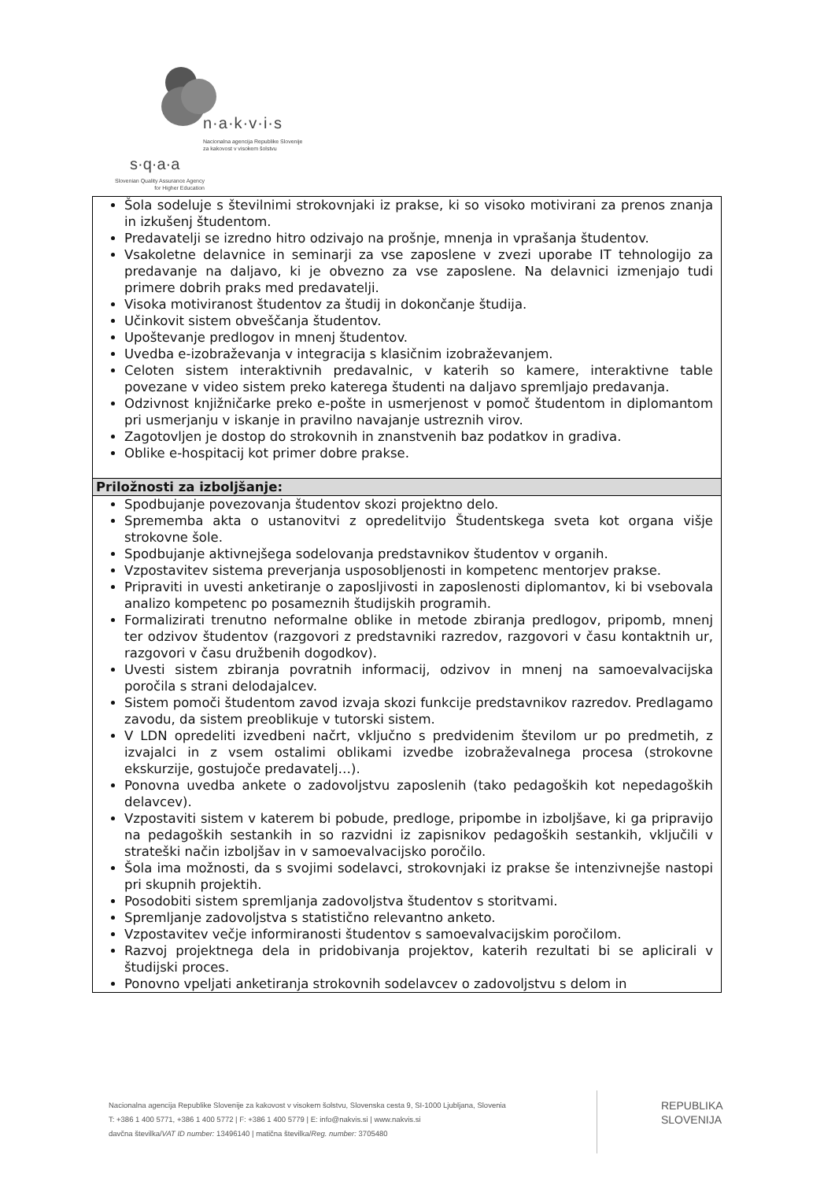n·a·k·v·i·s
Nacionalna agencija Republike Slovenije
za kakovost v visokem šolstvu
s·q·a·a
Slovenian Quality Assurance Agency
for Higher Education
| Šola sodeluje s številnimi strokovnjaki iz prakse, ki so visoko motivirani za prenos znanja in izkušenj študentom. Predavatelji se izredno hitro odzivajo na prošnje, mnenja in vprašanja študentov. Vsakoletne delavnice in seminarji za vse zaposlene v zvezi uporabe IT tehnologijo za predavanje na daljavo, ki je obvezno za vse zaposlene. Na delavnici izmenjajo tudi primere dobrih praks med predavatelji. Visoka motiviranost študentov za študij in dokončanje študija. Učinkovit sistem obveščanja študentov. Upoštevanje predlogov in mnenj študentov. Uvedba e-izobraževanja v integracija s klasičnim izobraževanjem. Celoten sistem interaktivnih predavalnic, v katerih so kamere, interaktivne table povezane v video sistem preko katerega študenti na daljavo spremljajo predavanja. Odzivnost knjižničarke preko e-pošte in usmerjenost v pomoč študentom in diplomantom pri usmerjanju v iskanje in pravilno navajanje ustreznih virov. Zagotovljen je dostop do strokovnih in znanstvenih baz podatkov in gradiva. Oblike e-hospitacij kot primer dobre prakse. |
| Priložnosti za izboljšanje: |
| Spodbujanje povezovanja študentov skozi projektno delo. Sprememba akta o ustanovitvi z opredelitvijo Študentskega sveta kot organa višje strokovne šole. Spodbujanje aktivnejšega sodelovanja predstavnikov študentov v organih. Vzpostavitev sistema preverjanja usposobljenosti in kompetenc mentorjev prakse. Pripraviti in uvesti anketiranje o zaposljivosti in zaposlenosti diplomantov, ki bi vsebovala analizo kompetenc po posameznih študijskih programih. Formalizirati trenutno neformalne oblike in metode zbiranja predlogov, pripomb, mnenj ter odzivov študentov (razgovori z predstavniki razredov, razgovori v času kontaktnih ur, razgovori v času družbenih dogodkov). Uvesti sistem zbiranja povratnih informacij, odzivov in mnenj na samoevalvacijska poročila s strani delodajalcev. Sistem pomoči študentom zavod izvaja skozi funkcije predstavnikov razredov. Predlagamo zavodu, da sistem preoblikuje v tutorski sistem. V LDN opredeliti izvedbeni načrt, vključno s predvidenim številom ur po predmetih, z izvajalci in z vsem ostalimi oblikami izvedbe izobraževalnega procesa (strokovne ekskurzije, gostujoče predavatelj…). Ponovna uvedba ankete o zadovoljstvu zaposlenih (tako pedagoških kot nepedagoških delavcev). Vzpostaviti sistem v katerem bi pobude, predloge, pripombe in izboljšave, ki ga pripravijo na pedagoških sestankih in so razvidni iz zapisnikov pedagoških sestankih, vključili v strateški način izboljšav in v samoevalvacijsko poročilo. Šola ima možnosti, da s svojimi sodelavci, strokovnjaki iz prakse še intenzivnejše nastopi pri skupnih projektih. Posodobiti sistem spremljanja zadovoljstva študentov s storitvami. Spremljanje zadovoljstva s statistično relevantno anketo. Vzpostavitev večje informiranosti študentov s samoevalvacijskim poročilom. Razvoj projektnega dela in pridobivanja projektov, katerih rezultati bi se aplicirali v študijski proces. Ponovno vpeljati anketiranja strokovnih sodelavcev o zadovoljstvu s delom in |
Nacionalna agencija Republike Slovenije za kakovost v visokem šolstvu, Slovenska cesta 9, SI-1000 Ljubljana, Slovenia
T: +386 1 400 5771, +386 1 400 5772 | F: +386 1 400 5779 | E: info@nakvis.si | www.nakvis.si
davčna številka/VAT ID number: 13496140 | matična številka/Reg. number: 3705480
REPUBLIKA
SLOVENIJA